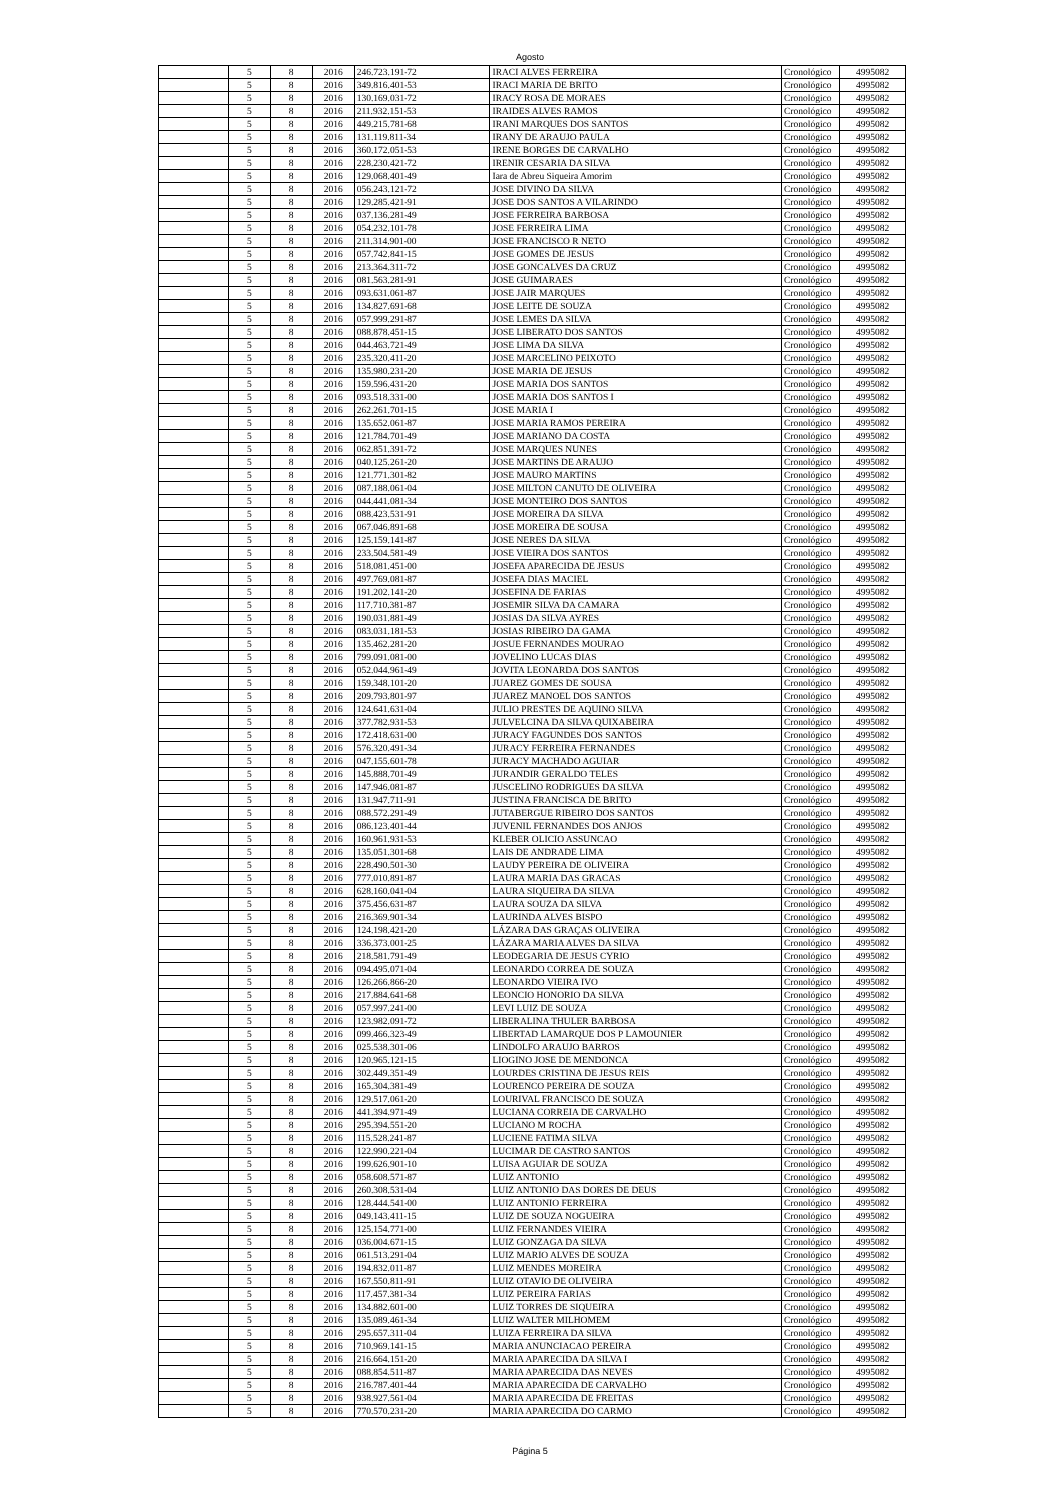Agosto
| | 5 | 8 | 2016 | 246.723.191-72 | IRACI ALVES FERREIRA | Cronológico | 4995082 |
| | 5 | 8 | 2016 | 349.816.401-53 | IRACI MARIA DE BRITO | Cronológico | 4995082 |
| | 5 | 8 | 2016 | 130.169.031-72 | IRACY ROSA DE MORAES | Cronológico | 4995082 |
| | 5 | 8 | 2016 | 211.932.151-53 | IRAIDES ALVES RAMOS | Cronológico | 4995082 |
| | 5 | 8 | 2016 | 449.215.781-68 | IRANI MARQUES DOS SANTOS | Cronológico | 4995082 |
| | 5 | 8 | 2016 | 131.119.811-34 | IRANY DE ARAUJO PAULA | Cronológico | 4995082 |
| | 5 | 8 | 2016 | 360.172.051-53 | IRENE BORGES DE CARVALHO | Cronológico | 4995082 |
| | 5 | 8 | 2016 | 228.230.421-72 | IRENIR CESARIA DA SILVA | Cronológico | 4995082 |
| | 5 | 8 | 2016 | 129.068.401-49 | Iara de Abreu Siqueira Amorim | Cronológico | 4995082 |
| | 5 | 8 | 2016 | 056.243.121-72 | JOSE DIVINO DA SILVA | Cronológico | 4995082 |
| | 5 | 8 | 2016 | 129.285.421-91 | JOSE DOS SANTOS A VILARINDO | Cronológico | 4995082 |
| | 5 | 8 | 2016 | 037.136.281-49 | JOSE FERREIRA BARBOSA | Cronológico | 4995082 |
| | 5 | 8 | 2016 | 054.232.101-78 | JOSE FERREIRA LIMA | Cronológico | 4995082 |
| | 5 | 8 | 2016 | 211.314.901-00 | JOSE FRANCISCO R NETO | Cronológico | 4995082 |
| | 5 | 8 | 2016 | 057.742.841-15 | JOSE GOMES DE JESUS | Cronológico | 4995082 |
| | 5 | 8 | 2016 | 213.364.311-72 | JOSE GONCALVES DA CRUZ | Cronológico | 4995082 |
| | 5 | 8 | 2016 | 081.563.281-91 | JOSE GUIMARAES | Cronológico | 4995082 |
| | 5 | 8 | 2016 | 093.631.061-87 | JOSE JAIR MARQUES | Cronológico | 4995082 |
| | 5 | 8 | 2016 | 134.827.691-68 | JOSE LEITE DE SOUZA | Cronológico | 4995082 |
| | 5 | 8 | 2016 | 057.999.291-87 | JOSE LEMES DA SILVA | Cronológico | 4995082 |
| | 5 | 8 | 2016 | 088.878.451-15 | JOSE LIBERATO DOS SANTOS | Cronológico | 4995082 |
| | 5 | 8 | 2016 | 044.463.721-49 | JOSE LIMA DA SILVA | Cronológico | 4995082 |
| | 5 | 8 | 2016 | 235.320.411-20 | JOSE MARCELINO PEIXOTO | Cronológico | 4995082 |
| | 5 | 8 | 2016 | 135.980.231-20 | JOSE MARIA DE JESUS | Cronológico | 4995082 |
| | 5 | 8 | 2016 | 159.596.431-20 | JOSE MARIA DOS SANTOS | Cronológico | 4995082 |
| | 5 | 8 | 2016 | 093.518.331-00 | JOSE MARIA DOS SANTOS I | Cronológico | 4995082 |
| | 5 | 8 | 2016 | 262.261.701-15 | JOSE MARIA I | Cronológico | 4995082 |
| | 5 | 8 | 2016 | 135.652.061-87 | JOSE MARIA RAMOS PEREIRA | Cronológico | 4995082 |
| | 5 | 8 | 2016 | 121.784.701-49 | JOSE MARIANO DA COSTA | Cronológico | 4995082 |
| | 5 | 8 | 2016 | 062.851.391-72 | JOSE MARQUES NUNES | Cronológico | 4995082 |
| | 5 | 8 | 2016 | 040.125.261-20 | JOSE MARTINS DE ARAUJO | Cronológico | 4995082 |
| | 5 | 8 | 2016 | 121.771.301-82 | JOSE MAURO MARTINS | Cronológico | 4995082 |
| | 5 | 8 | 2016 | 087.188.061-04 | JOSE MILTON CANUTO DE OLIVEIRA | Cronológico | 4995082 |
| | 5 | 8 | 2016 | 044.441.081-34 | JOSE MONTEIRO DOS SANTOS | Cronológico | 4995082 |
| | 5 | 8 | 2016 | 088.423.531-91 | JOSE MOREIRA DA SILVA | Cronológico | 4995082 |
| | 5 | 8 | 2016 | 067.046.891-68 | JOSE MOREIRA DE SOUSA | Cronológico | 4995082 |
| | 5 | 8 | 2016 | 125.159.141-87 | JOSE NERES DA SILVA | Cronológico | 4995082 |
| | 5 | 8 | 2016 | 233.504.581-49 | JOSE VIEIRA DOS SANTOS | Cronológico | 4995082 |
| | 5 | 8 | 2016 | 518.081.451-00 | JOSEFA APARECIDA DE JESUS | Cronológico | 4995082 |
| | 5 | 8 | 2016 | 497.769.081-87 | JOSEFA DIAS MACIEL | Cronológico | 4995082 |
| | 5 | 8 | 2016 | 191.202.141-20 | JOSEFINA DE FARIAS | Cronológico | 4995082 |
| | 5 | 8 | 2016 | 117.710.381-87 | JOSEMIR SILVA DA CAMARA | Cronológico | 4995082 |
| | 5 | 8 | 2016 | 190.031.881-49 | JOSIAS DA SILVA AYRES | Cronológico | 4995082 |
| | 5 | 8 | 2016 | 083.031.181-53 | JOSIAS RIBEIRO DA GAMA | Cronológico | 4995082 |
| | 5 | 8 | 2016 | 135.462.281-20 | JOSUE FERNANDES MOURAO | Cronológico | 4995082 |
| | 5 | 8 | 2016 | 799.091.081-00 | JOVELINO LUCAS DIAS | Cronológico | 4995082 |
| | 5 | 8 | 2016 | 052.044.961-49 | JOVITA LEONARDA DOS SANTOS | Cronológico | 4995082 |
| | 5 | 8 | 2016 | 159.348.101-20 | JUAREZ GOMES DE SOUSA | Cronológico | 4995082 |
| | 5 | 8 | 2016 | 209.793.801-97 | JUAREZ MANOEL DOS SANTOS | Cronológico | 4995082 |
| | 5 | 8 | 2016 | 124.641.631-04 | JULIO PRESTES DE AQUINO SILVA | Cronológico | 4995082 |
| | 5 | 8 | 2016 | 377.782.931-53 | JULVELCINA DA SILVA QUIXABEIRA | Cronológico | 4995082 |
| | 5 | 8 | 2016 | 172.418.631-00 | JURACY FAGUNDES DOS SANTOS | Cronológico | 4995082 |
| | 5 | 8 | 2016 | 576.320.491-34 | JURACY FERREIRA FERNANDES | Cronológico | 4995082 |
| | 5 | 8 | 2016 | 047.155.601-78 | JURACY MACHADO AGUIAR | Cronológico | 4995082 |
| | 5 | 8 | 2016 | 145.888.701-49 | JURANDIR GERALDO TELES | Cronológico | 4995082 |
| | 5 | 8 | 2016 | 147.946.081-87 | JUSCELINO RODRIGUES DA SILVA | Cronológico | 4995082 |
| | 5 | 8 | 2016 | 131.947.711-91 | JUSTINA FRANCISCA DE BRITO | Cronológico | 4995082 |
| | 5 | 8 | 2016 | 088.572.291-49 | JUTABERGUE RIBEIRO DOS SANTOS | Cronológico | 4995082 |
| | 5 | 8 | 2016 | 086.123.401-44 | JUVENIL FERNANDES DOS ANJOS | Cronológico | 4995082 |
| | 5 | 8 | 2016 | 160.961.931-53 | KLEBER OLICIO ASSUNCAO | Cronológico | 4995082 |
| | 5 | 8 | 2016 | 135.051.301-68 | LAIS DE ANDRADE LIMA | Cronológico | 4995082 |
| | 5 | 8 | 2016 | 228.490.501-30 | LAUDY PEREIRA DE OLIVEIRA | Cronológico | 4995082 |
| | 5 | 8 | 2016 | 777.010.891-87 | LAURA MARIA DAS GRACAS | Cronológico | 4995082 |
| | 5 | 8 | 2016 | 628.160.041-04 | LAURA SIQUEIRA DA SILVA | Cronológico | 4995082 |
| | 5 | 8 | 2016 | 375.456.631-87 | LAURA SOUZA DA SILVA | Cronológico | 4995082 |
| | 5 | 8 | 2016 | 216.369.901-34 | LAURINDA ALVES BISPO | Cronológico | 4995082 |
| | 5 | 8 | 2016 | 124.198.421-20 | LÁZARA DAS GRAÇAS OLIVEIRA | Cronológico | 4995082 |
| | 5 | 8 | 2016 | 336.373.001-25 | LÁZARA MARIA ALVES DA SILVA | Cronológico | 4995082 |
| | 5 | 8 | 2016 | 218.581.791-49 | LEODEGARIA DE JESUS CYRIO | Cronológico | 4995082 |
| | 5 | 8 | 2016 | 094.495.071-04 | LEONARDO CORREA DE SOUZA | Cronológico | 4995082 |
| | 5 | 8 | 2016 | 126.266.866-20 | LEONARDO VIEIRA IVO | Cronológico | 4995082 |
| | 5 | 8 | 2016 | 217.884.641-68 | LEONCIO HONORIO DA SILVA | Cronológico | 4995082 |
| | 5 | 8 | 2016 | 057.997.241-00 | LEVI LUIZ DE SOUZA | Cronológico | 4995082 |
| | 5 | 8 | 2016 | 123.982.091-72 | LIBERALINA THULER BARBOSA | Cronológico | 4995082 |
| | 5 | 8 | 2016 | 099.466.323-49 | LIBERTAD LAMARQUE DOS P LAMOUNIER | Cronológico | 4995082 |
| | 5 | 8 | 2016 | 025.538.301-06 | LINDOLFO ARAUJO BARROS | Cronológico | 4995082 |
| | 5 | 8 | 2016 | 120.965.121-15 | LIOGINO JOSE DE MENDONCA | Cronológico | 4995082 |
| | 5 | 8 | 2016 | 302.449.351-49 | LOURDES CRISTINA DE JESUS REIS | Cronológico | 4995082 |
| | 5 | 8 | 2016 | 165.304.381-49 | LOURENCO PEREIRA DE SOUZA | Cronológico | 4995082 |
| | 5 | 8 | 2016 | 129.517.061-20 | LOURIVAL FRANCISCO DE SOUZA | Cronológico | 4995082 |
| | 5 | 8 | 2016 | 441.394.971-49 | LUCIANA CORREIA DE CARVALHO | Cronológico | 4995082 |
| | 5 | 8 | 2016 | 295.394.551-20 | LUCIANO M ROCHA | Cronológico | 4995082 |
| | 5 | 8 | 2016 | 115.528.241-87 | LUCIENE FATIMA SILVA | Cronológico | 4995082 |
| | 5 | 8 | 2016 | 122.990.221-04 | LUCIMAR DE CASTRO SANTOS | Cronológico | 4995082 |
| | 5 | 8 | 2016 | 199.626.901-10 | LUISA AGUIAR DE SOUZA | Cronológico | 4995082 |
| | 5 | 8 | 2016 | 058.608.571-87 | LUIZ ANTONIO | Cronológico | 4995082 |
| | 5 | 8 | 2016 | 260.308.531-04 | LUIZ ANTONIO DAS DORES DE DEUS | Cronológico | 4995082 |
| | 5 | 8 | 2016 | 128.444.541-00 | LUIZ ANTONIO FERREIRA | Cronológico | 4995082 |
| | 5 | 8 | 2016 | 049.143.411-15 | LUIZ DE SOUZA NOGUEIRA | Cronológico | 4995082 |
| | 5 | 8 | 2016 | 125.154.771-00 | LUIZ FERNANDES VIEIRA | Cronológico | 4995082 |
| | 5 | 8 | 2016 | 036.004.671-15 | LUIZ GONZAGA DA SILVA | Cronológico | 4995082 |
| | 5 | 8 | 2016 | 061.513.291-04 | LUIZ MARIO ALVES DE SOUZA | Cronológico | 4995082 |
| | 5 | 8 | 2016 | 194.832.011-87 | LUIZ MENDES MOREIRA | Cronológico | 4995082 |
| | 5 | 8 | 2016 | 167.550.811-91 | LUIZ OTAVIO DE OLIVEIRA | Cronológico | 4995082 |
| | 5 | 8 | 2016 | 117.457.381-34 | LUIZ PEREIRA FARIAS | Cronológico | 4995082 |
| | 5 | 8 | 2016 | 134.882.601-00 | LUIZ TORRES DE SIQUEIRA | Cronológico | 4995082 |
| | 5 | 8 | 2016 | 135.089.461-34 | LUIZ WALTER MILHOMEM | Cronológico | 4995082 |
| | 5 | 8 | 2016 | 295.657.311-04 | LUIZA FERREIRA DA SILVA | Cronológico | 4995082 |
| | 5 | 8 | 2016 | 710.969.141-15 | MARIA ANUNCIACAO PEREIRA | Cronológico | 4995082 |
| | 5 | 8 | 2016 | 216.664.151-20 | MARIA APARECIDA DA SILVA I | Cronológico | 4995082 |
| | 5 | 8 | 2016 | 088.854.511-87 | MARIA APARECIDA DAS NEVES | Cronológico | 4995082 |
| | 5 | 8 | 2016 | 216.787.401-44 | MARIA APARECIDA DE CARVALHO | Cronológico | 4995082 |
| | 5 | 8 | 2016 | 938.927.561-04 | MARIA APARECIDA DE FREITAS | Cronológico | 4995082 |
| | 5 | 8 | 2016 | 770.570.231-20 | MARIA APARECIDA DO CARMO | Cronológico | 4995082 |
Página 5